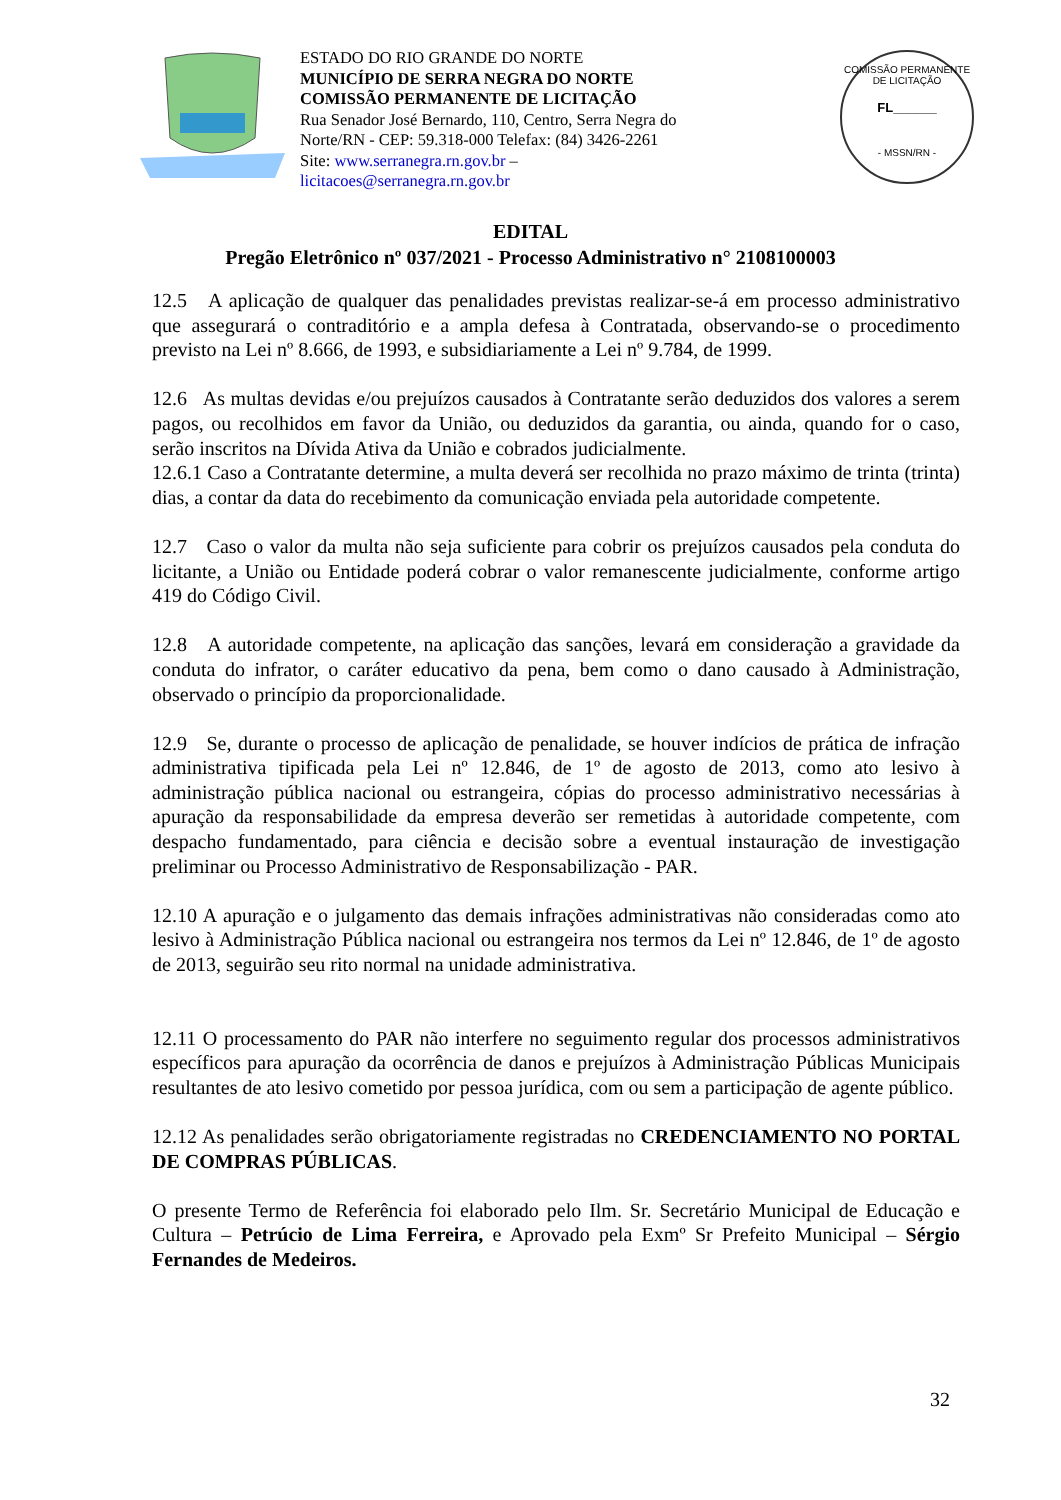ESTADO DO RIO GRANDE DO NORTE
MUNICÍPIO DE SERRA NEGRA DO NORTE
COMISSÃO PERMANENTE DE LICITAÇÃO
Rua Senador José Bernardo, 110, Centro, Serra Negra do
Norte/RN - CEP: 59.318-000 Telefax: (84) 3426-2261
Site: www.serranegra.rn.gov.br –
licitacoes@serranegra.rn.gov.br
COMISSÃO PERMANENTE DE LICITAÇÃO
FL______
- MSSN/RN -
EDITAL
Pregão Eletrônico nº 037/2021 - Processo Administrativo n° 2108100003
12.5 A aplicação de qualquer das penalidades previstas realizar-se-á em processo administrativo que assegurará o contraditório e a ampla defesa à Contratada, observando-se o procedimento previsto na Lei nº 8.666, de 1993, e subsidiariamente a Lei nº 9.784, de 1999.
12.6 As multas devidas e/ou prejuízos causados à Contratante serão deduzidos dos valores a serem pagos, ou recolhidos em favor da União, ou deduzidos da garantia, ou ainda, quando for o caso, serão inscritos na Dívida Ativa da União e cobrados judicialmente.
12.6.1 Caso a Contratante determine, a multa deverá ser recolhida no prazo máximo de trinta (trinta) dias, a contar da data do recebimento da comunicação enviada pela autoridade competente.
12.7 Caso o valor da multa não seja suficiente para cobrir os prejuízos causados pela conduta do licitante, a União ou Entidade poderá cobrar o valor remanescente judicialmente, conforme artigo 419 do Código Civil.
12.8 A autoridade competente, na aplicação das sanções, levará em consideração a gravidade da conduta do infrator, o caráter educativo da pena, bem como o dano causado à Administração, observado o princípio da proporcionalidade.
12.9 Se, durante o processo de aplicação de penalidade, se houver indícios de prática de infração administrativa tipificada pela Lei nº 12.846, de 1º de agosto de 2013, como ato lesivo à administração pública nacional ou estrangeira, cópias do processo administrativo necessárias à apuração da responsabilidade da empresa deverão ser remetidas à autoridade competente, com despacho fundamentado, para ciência e decisão sobre a eventual instauração de investigação preliminar ou Processo Administrativo de Responsabilização - PAR.
12.10 A apuração e o julgamento das demais infrações administrativas não consideradas como ato lesivo à Administração Pública nacional ou estrangeira nos termos da Lei nº 12.846, de 1º de agosto de 2013, seguirão seu rito normal na unidade administrativa.
12.11 O processamento do PAR não interfere no seguimento regular dos processos administrativos específicos para apuração da ocorrência de danos e prejuízos à Administração Públicas Municipais resultantes de ato lesivo cometido por pessoa jurídica, com ou sem a participação de agente público.
12.12 As penalidades serão obrigatoriamente registradas no CREDENCIAMENTO NO PORTAL DE COMPRAS PÚBLICAS.
O presente Termo de Referência foi elaborado pelo Ilm. Sr. Secretário Municipal de Educação e Cultura – Petrúcio de Lima Ferreira, e Aprovado pela Exmº Sr Prefeito Municipal – Sérgio Fernandes de Medeiros.
32